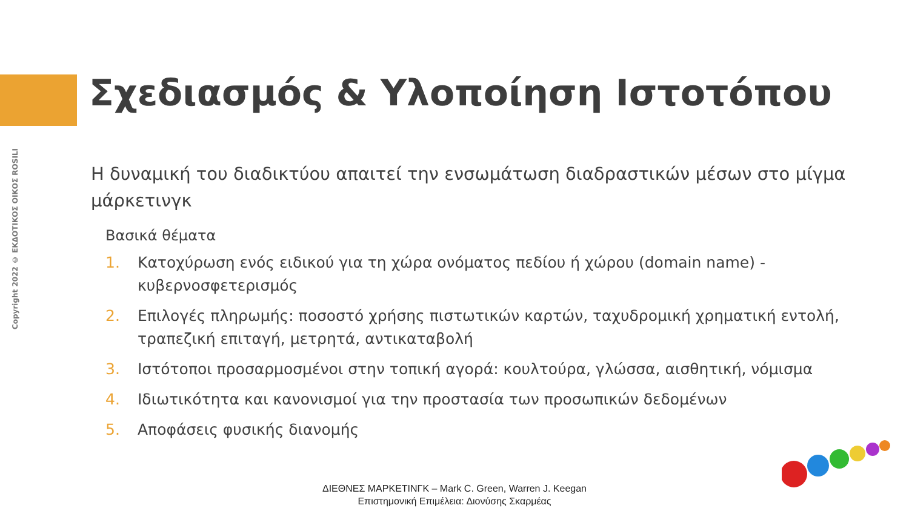Copyright 2022 © ΕΚΔΟΤΙΚΟΣ ΟΙΚΟΣ ROSILI
Σχεδιασμός & Υλοποίηση Ιστοτόπου
Η δυναμική του διαδικτύου απαιτεί την ενσωμάτωση διαδραστικών μέσων στο μίγμα μάρκετινγκ
Βασικά θέματα
1. Κατοχύρωση ενός ειδικού για τη χώρα ονόματος πεδίου ή χώρου (domain name) - κυβερνοσφετερισμός
2. Επιλογές πληρωμής: ποσοστό χρήσης πιστωτικών καρτών, ταχυδρομική χρηματική εντολή, τραπεζική επιταγή, μετρητά, αντικαταβολή
3. Ιστότοποι προσαρμοσμένοι στην τοπική αγορά: κουλτούρα, γλώσσα, αισθητική, νόμισμα
4. Ιδιωτικότητα και κανονισμοί για την προστασία των προσωπικών δεδομένων
5. Αποφάσεις φυσικής διανομής
ΔΙΕΘΝΕΣ ΜΑΡΚΕΤΙΝΓΚ – Mark C. Green, Warren J. Keegan
Επιστημονική Επιμέλεια: Διονύσης Σκαρμέας